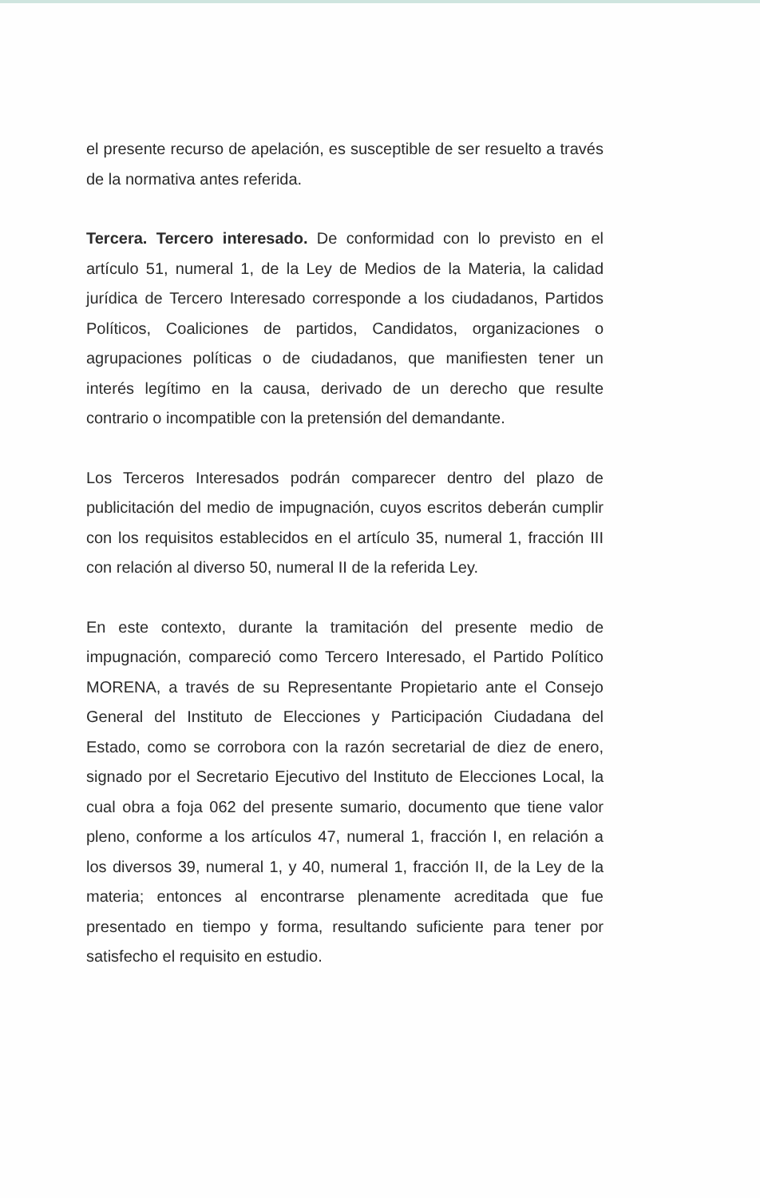el presente recurso de apelación, es susceptible de ser resuelto a través de la normativa antes referida.
Tercera. Tercero interesado. De conformidad con lo previsto en el artículo 51, numeral 1, de la Ley de Medios de la Materia, la calidad jurídica de Tercero Interesado corresponde a los ciudadanos, Partidos Políticos, Coaliciones de partidos, Candidatos, organizaciones o agrupaciones políticas o de ciudadanos, que manifiesten tener un interés legítimo en la causa, derivado de un derecho que resulte contrario o incompatible con la pretensión del demandante.
Los Terceros Interesados podrán comparecer dentro del plazo de publicitación del medio de impugnación, cuyos escritos deberán cumplir con los requisitos establecidos en el artículo 35, numeral 1, fracción III con relación al diverso 50, numeral II de la referida Ley.
En este contexto, durante la tramitación del presente medio de impugnación, compareció como Tercero Interesado, el Partido Político MORENA, a través de su Representante Propietario ante el Consejo General del Instituto de Elecciones y Participación Ciudadana del Estado, como se corrobora con la razón secretarial de diez de enero, signado por el Secretario Ejecutivo del Instituto de Elecciones Local, la cual obra a foja 062 del presente sumario, documento que tiene valor pleno, conforme a los artículos 47, numeral 1, fracción I, en relación a los diversos 39, numeral 1, y 40, numeral 1, fracción II, de la Ley de la materia; entonces al encontrarse plenamente acreditada que fue presentado en tiempo y forma, resultando suficiente para tener por satisfecho el requisito en estudio.